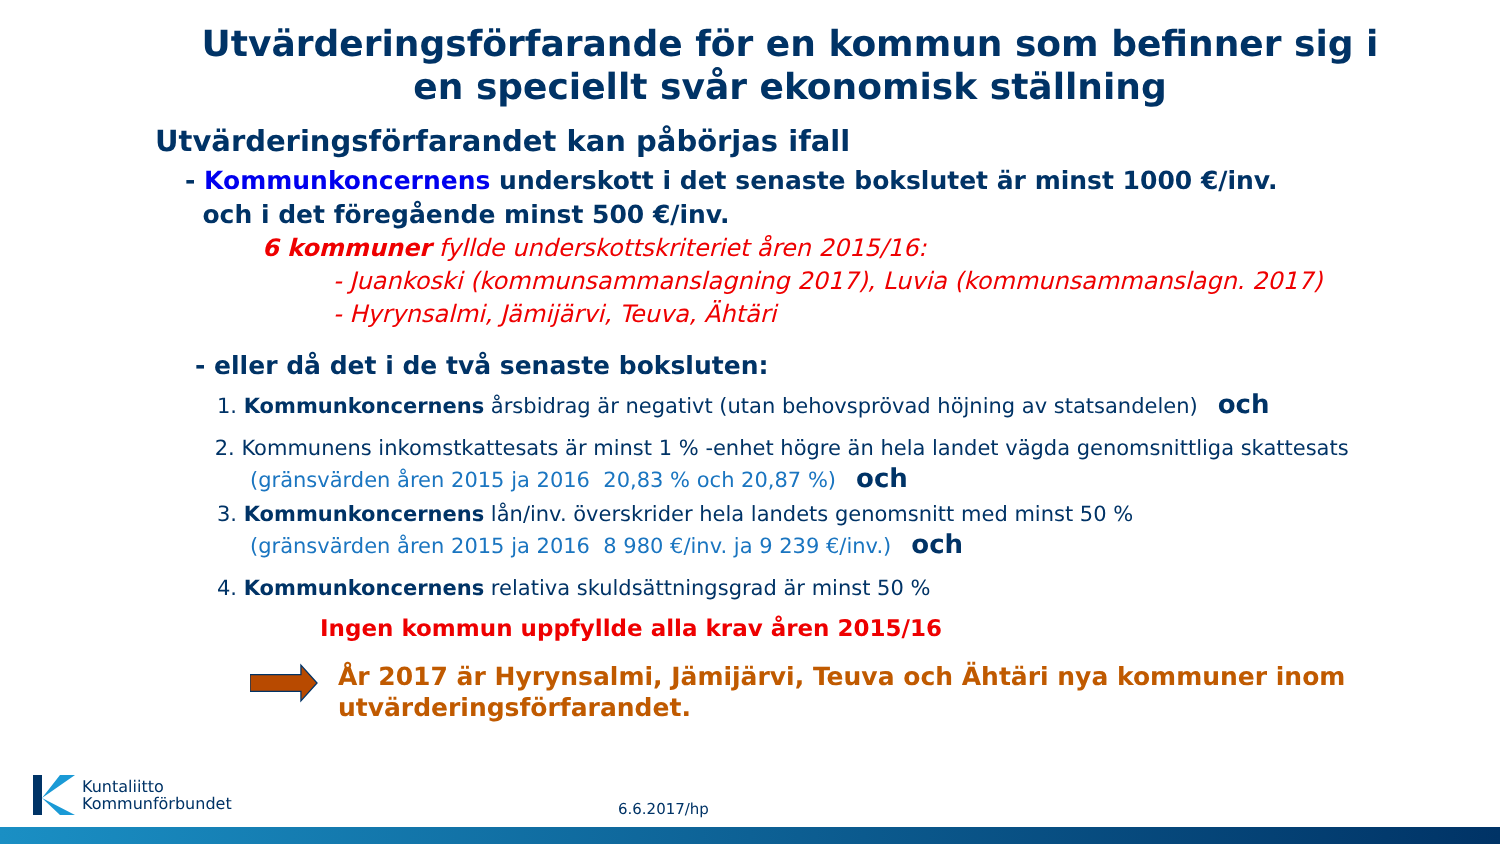Utvärderingsförfarande för en kommun som befinner sig i en speciellt svår ekonomisk ställning
Utvärderingsförfarandet kan påbörjas ifall
- Kommunkoncernens underskott i det senaste bokslutet är minst 1000 €/inv.
och i det föregående minst 500 €/inv.
6 kommuner fyllde underskottskriteriet åren 2015/16:
- Juankoski (kommunsammanslagning 2017), Luvia (kommunsammanslagn. 2017)
- Hyrynsalmi, Jämijärvi, Teuva, Ähtäri
- eller då det i de två senaste boksluten:
1. Kommunkoncernens årsbidrag är negativt (utan behovsprövad höjning av statsandelen) och
2. Kommunens inkomstkattesats är minst 1 % -enhet högre än hela landet vägda genomsnittliga skattesats
(gränsvärden åren 2015 ja 2016 20,83 % och 20,87 %) och
3. Kommunkoncernens lån/inv. överskrider hela landets genomsnitt med minst 50 %
(gränsvärden åren 2015 ja 2016 8 980 €/inv. ja 9 239 €/inv.) och
4. Kommunkoncernens relativa skuldsättningsgrad är minst 50 %
Ingen kommun uppfyllde alla krav åren 2015/16
År 2017 är Hyrynsalmi, Jämijärvi, Teuva och Ähtäri nya kommuner inom utvärderingsförfarandet.
Kuntaliitto
Kommunförbundet
6.6.2017/hp